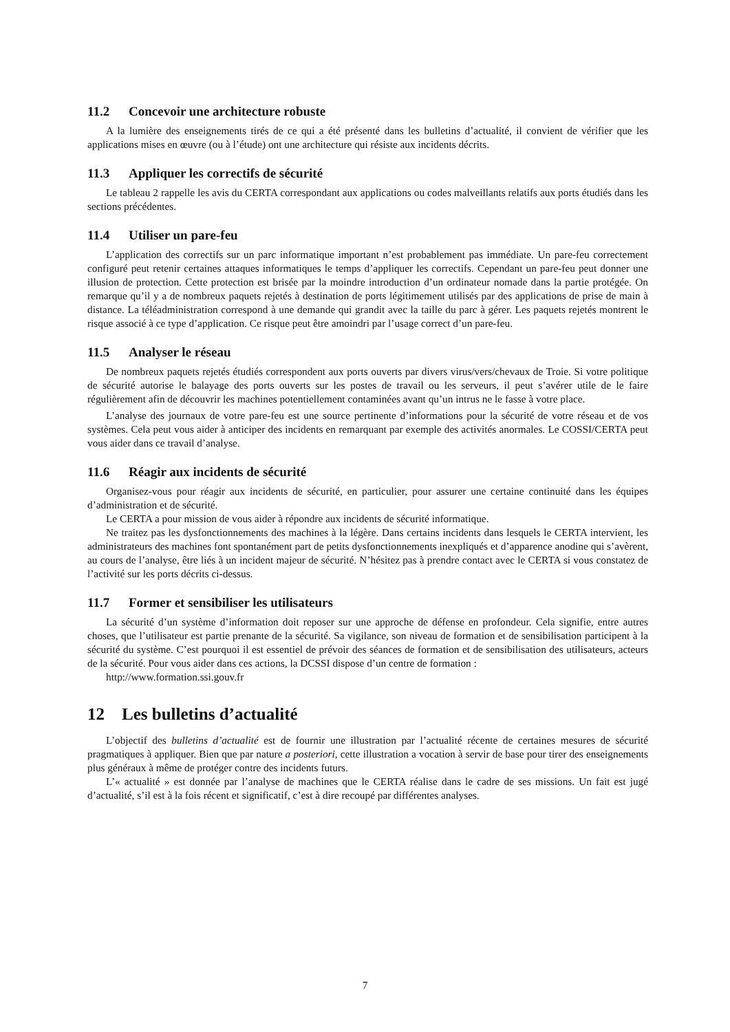11.2 Concevoir une architecture robuste
A la lumière des enseignements tirés de ce qui a été présenté dans les bulletins d’actualité, il convient de vérifier que les applications mises en œuvre (ou à l’étude) ont une architecture qui résiste aux incidents décrits.
11.3 Appliquer les correctifs de sécurité
Le tableau 2 rappelle les avis du CERTA correspondant aux applications ou codes malveillants relatifs aux ports étudiés dans les sections précédentes.
11.4 Utiliser un pare-feu
L’application des correctifs sur un parc informatique important n’est probablement pas immédiate. Un pare-feu correctement configuré peut retenir certaines attaques informatiques le temps d’appliquer les correctifs. Cependant un pare-feu peut donner une illusion de protection. Cette protection est brisée par la moindre introduction d’un ordinateur nomade dans la partie protégée. On remarque qu’il y a de nombreux paquets rejetés à destination de ports légitimement utilisés par des applications de prise de main à distance. La téléadministration correspond à une demande qui grandit avec la taille du parc à gérer. Les paquets rejetés montrent le risque associé à ce type d’application. Ce risque peut être amoindri par l’usage correct d’un pare-feu.
11.5 Analyser le réseau
De nombreux paquets rejetés étudiés correspondent aux ports ouverts par divers virus/vers/chevaux de Troie. Si votre politique de sécurité autorise le balayage des ports ouverts sur les postes de travail ou les serveurs, il peut s’avérer utile de le faire régulièrement afin de découvrir les machines potentiellement contaminées avant qu’un intrus ne le fasse à votre place.
L’analyse des journaux de votre pare-feu est une source pertinente d’informations pour la sécurité de votre réseau et de vos systèmes. Cela peut vous aider à anticiper des incidents en remarquant par exemple des activités anormales. Le COSSI/CERTA peut vous aider dans ce travail d’analyse.
11.6 Réagir aux incidents de sécurité
Organisez-vous pour réagir aux incidents de sécurité, en particulier, pour assurer une certaine continuité dans les équipes d’administration et de sécurité.
Le CERTA a pour mission de vous aider à répondre aux incidents de sécurité informatique.
Ne traitez pas les dysfonctionnements des machines à la légère. Dans certains incidents dans lesquels le CERTA intervient, les administrateurs des machines font spontanément part de petits dysfonctionnements inexpliqués et d’apparence anodine qui s’avèrent, au cours de l’analyse, être liés à un incident majeur de sécurité. N’hésitez pas à prendre contact avec le CERTA si vous constatez de l’activité sur les ports décrits ci-dessus.
11.7 Former et sensibiliser les utilisateurs
La sécurité d’un système d’information doit reposer sur une approche de défense en profondeur. Cela signifie, entre autres choses, que l’utilisateur est partie prenante de la sécurité. Sa vigilance, son niveau de formation et de sensibilisation participent à la sécurité du système. C’est pourquoi il est essentiel de prévoir des séances de formation et de sensibilisation des utilisateurs, acteurs de la sécurité. Pour vous aider dans ces actions, la DCSSI dispose d’un centre de formation :
http://www.formation.ssi.gouv.fr
12 Les bulletins d’actualité
L’objectif des bulletins d’actualité est de fournir une illustration par l’actualité récente de certaines mesures de sécurité pragmatiques à appliquer. Bien que par nature a posteriori, cette illustration a vocation à servir de base pour tirer des enseignements plus généraux à même de protéger contre des incidents futurs.
L’« actualité » est donnée par l’analyse de machines que le CERTA réalise dans le cadre de ses missions. Un fait est jugé d’actualité, s’il est à la fois récent et significatif, c’est à dire recoupé par différentes analyses.
7